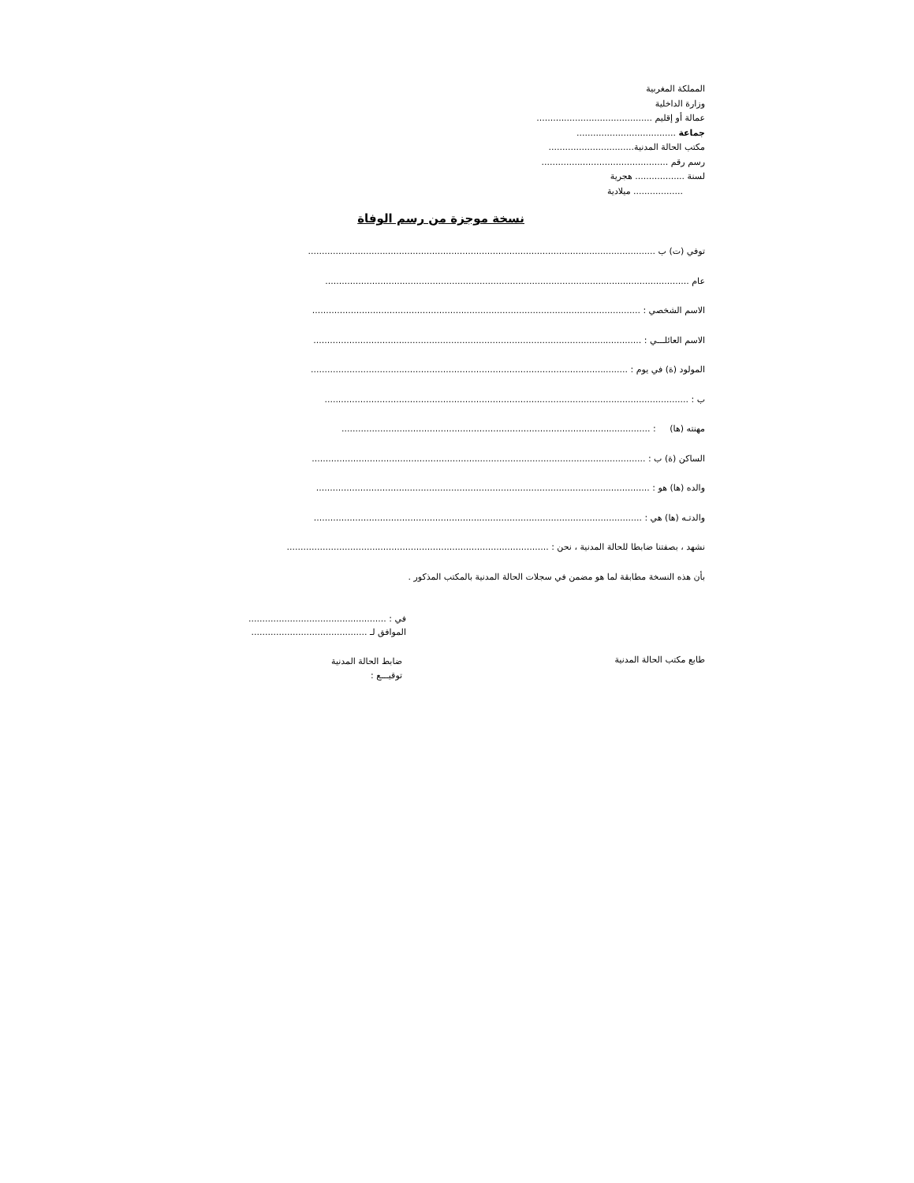المملكة المغربية
وزارة الداخلية
عمالة أو إقليم ..........................................
جماعة ....................................
مكتب الحالة المدنية...............................
رسم رقم ..............................................
لسنة .................. هجرية
.................. ميلادية
نسخة موجزة من رسم الوفاة
توفي (ت) ب ..............................................................................................................................
عام ....................................................................................................................................
الاسم الشخصي : .......................................................................................................................
الاسم العائلـــي : .......................................................................................................................
المولود (ة) في يوم : ...................................................................................................................
ب : ....................................................................................................................................
مهنته (ها) : ................................................................................................................
الساكن (ة) ب : .........................................................................................................................
والده (ها) هو : .........................................................................................................................
والدتـه (ها) هي : .......................................................................................................................
نشهد ، بصفتنا ضابطا للحالة المدنية ، نحن : ...............................................................................................
بأن هذه النسخة مطابقة لما هو مضمن في سجلات الحالة المدنية بالمكتب المذكور .
في : ..................................................
الموافق لـ ..........................................
طابع مكتب الحالة المدنية
ضابط الحالة المدنية
توقيـــع :